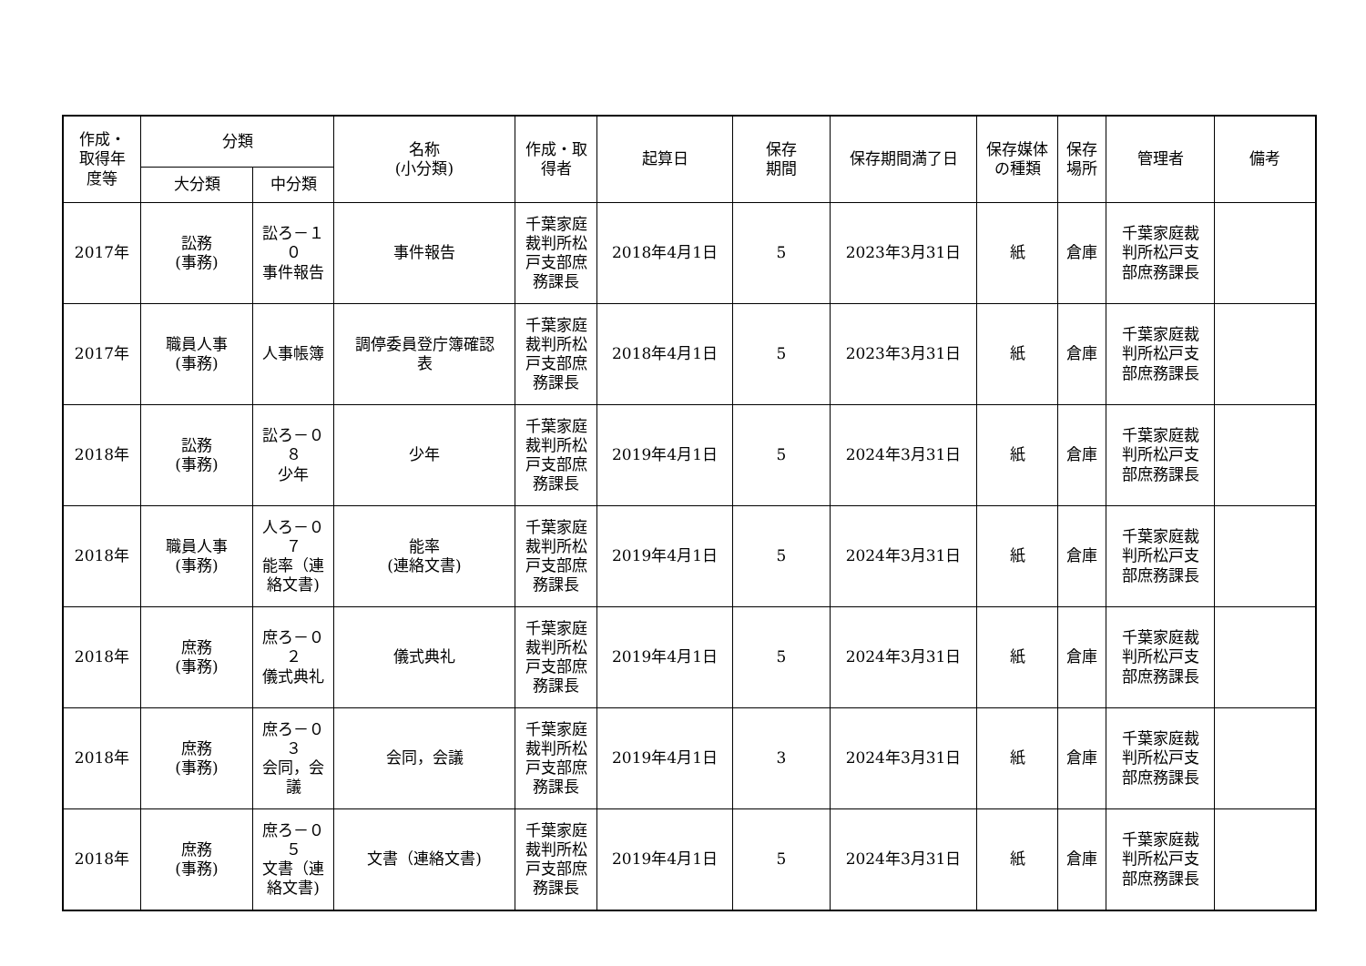| 作成・ 取得年 度等 | 分類 | | 名称 (小分類) | 作成・取 得者 | 起算日 | 保存 期間 | 保存期間満了日 | 保存媒体 の種類 | 保存 場所 | 管理者 | 備考 |
| --- | --- | --- | --- | --- | --- | --- | --- | --- | --- | --- | --- |
| | 大分類 | 中分類 | | | | | | | | | |
| 2017年 | 訟務 (事務) | 訟ろ－１ ０ 事件報告 | 事件報告 | 千葉家庭 裁判所松 戸支部庶 務課長 | 2018年4月1日 | 5 | 2023年3月31日 | 紙 | 倉庫 | 千葉家庭裁 判所松戸支 部庶務課長 | |
| 2017年 | 職員人事 (事務) | 人事帳簿 | 調停委員登庁簿確認 表 | 千葉家庭 裁判所松 戸支部庶 務課長 | 2018年4月1日 | 5 | 2023年3月31日 | 紙 | 倉庫 | 千葉家庭裁 判所松戸支 部庶務課長 | |
| 2018年 | 訟務 (事務) | 訟ろ－０ ８ 少年 | 少年 | 千葉家庭 裁判所松 戸支部庶 務課長 | 2019年4月1日 | 5 | 2024年3月31日 | 紙 | 倉庫 | 千葉家庭裁 判所松戸支 部庶務課長 | |
| 2018年 | 職員人事 (事務) | 人ろ－０ ７ 能率（連 絡文書) | 能率 (連絡文書) | 千葉家庭 裁判所松 戸支部庶 務課長 | 2019年4月1日 | 5 | 2024年3月31日 | 紙 | 倉庫 | 千葉家庭裁 判所松戸支 部庶務課長 | |
| 2018年 | 庶務 (事務) | 庶ろ－０ ２ 儀式典礼 | 儀式典礼 | 千葉家庭 裁判所松 戸支部庶 務課長 | 2019年4月1日 | 5 | 2024年3月31日 | 紙 | 倉庫 | 千葉家庭裁 判所松戸支 部庶務課長 | |
| 2018年 | 庶務 (事務) | 庶ろ－０ ３ 会同，会 議 | 会同，会議 | 千葉家庭 裁判所松 戸支部庶 務課長 | 2019年4月1日 | 3 | 2024年3月31日 | 紙 | 倉庫 | 千葉家庭裁 判所松戸支 部庶務課長 | |
| 2018年 | 庶務 (事務) | 庶ろ－０ ５ 文書（連 絡文書) | 文書（連絡文書) | 千葉家庭 裁判所松 戸支部庶 務課長 | 2019年4月1日 | 5 | 2024年3月31日 | 紙 | 倉庫 | 千葉家庭裁 判所松戸支 部庶務課長 | |